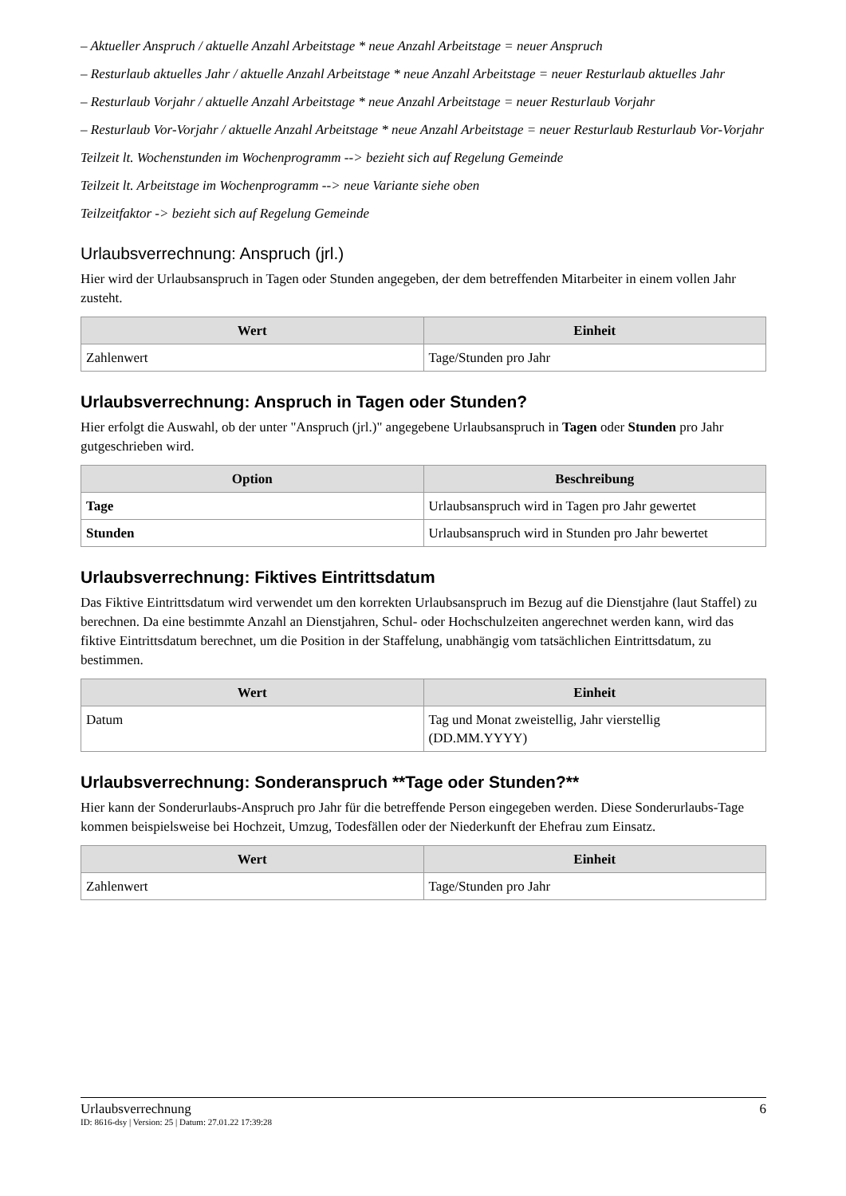– Aktueller Anspruch / aktuelle Anzahl Arbeitstage * neue Anzahl Arbeitstage = neuer Anspruch
– Resturlaub aktuelles Jahr / aktuelle Anzahl Arbeitstage * neue Anzahl Arbeitstage = neuer Resturlaub aktuelles Jahr
– Resturlaub Vorjahr / aktuelle Anzahl Arbeitstage * neue Anzahl Arbeitstage = neuer Resturlaub Vorjahr
– Resturlaub Vor-Vorjahr / aktuelle Anzahl Arbeitstage * neue Anzahl Arbeitstage = neuer Resturlaub Resturlaub Vor-Vorjahr
Teilzeit lt. Wochenstunden im Wochenprogramm --> bezieht sich auf Regelung Gemeinde
Teilzeit lt. Arbeitstage im Wochenprogramm --> neue Variante siehe oben
Teilzeitfaktor -> bezieht sich auf Regelung Gemeinde
Urlaubsverrechnung: Anspruch (jrl.)
Hier wird der Urlaubsanspruch in Tagen oder Stunden angegeben, der dem betreffenden Mitarbeiter in einem vollen Jahr zusteht.
| Wert | Einheit |
| --- | --- |
| Zahlenwert | Tage/Stunden pro Jahr |
Urlaubsverrechnung: Anspruch in Tagen oder Stunden?
Hier erfolgt die Auswahl, ob der unter "Anspruch (jrl.)" angegebene Urlaubsanspruch in Tagen oder Stunden pro Jahr gutgeschrieben wird.
| Option | Beschreibung |
| --- | --- |
| Tage | Urlaubsanspruch wird in Tagen pro Jahr gewertet |
| Stunden | Urlaubsanspruch wird in Stunden pro Jahr bewertet |
Urlaubsverrechnung: Fiktives Eintrittsdatum
Das Fiktive Eintrittsdatum wird verwendet um den korrekten Urlaubsanspruch im Bezug auf die Dienstjahre (laut Staffel) zu berechnen. Da eine bestimmte Anzahl an Dienstjahren, Schul- oder Hochschulzeiten angerechnet werden kann, wird das fiktive Eintrittsdatum berechnet, um die Position in der Staffelung, unabhängig vom tatsächlichen Eintrittsdatum, zu bestimmen.
| Wert | Einheit |
| --- | --- |
| Datum | Tag und Monat zweistellig, Jahr vierstellig (DD.MM.YYYY) |
Urlaubsverrechnung: Sonderanspruch **Tage oder Stunden?**
Hier kann der Sonderurlaubs-Anspruch pro Jahr für die betreffende Person eingegeben werden. Diese Sonderurlaubs-Tage kommen beispielsweise bei Hochzeit, Umzug, Todesfällen oder der Niederkunft der Ehefrau zum Einsatz.
| Wert | Einheit |
| --- | --- |
| Zahlenwert | Tage/Stunden pro Jahr |
Urlaubsverrechnung 6
ID: 8616-dsy | Version: 25 | Datum: 27.01.22 17:39:28